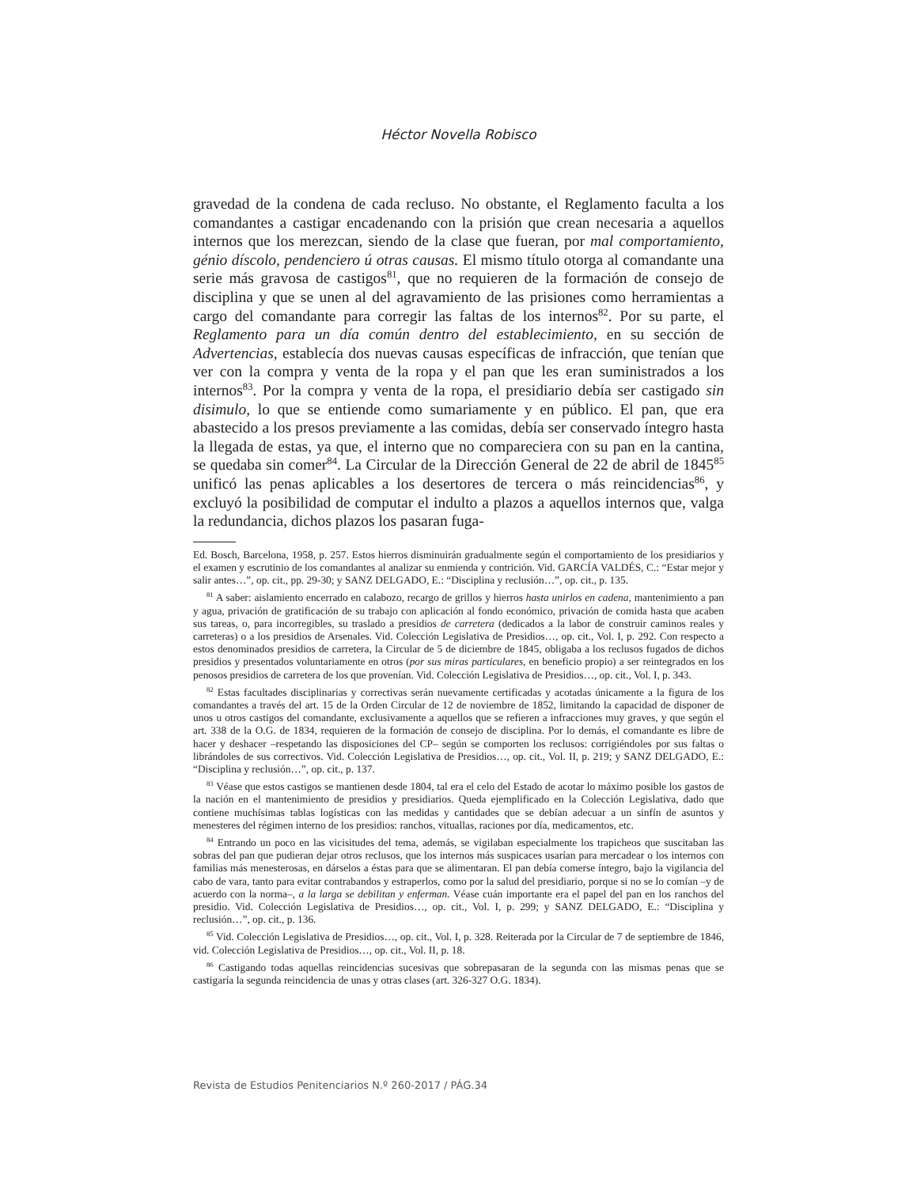Héctor Novella Robisco
gravedad de la condena de cada recluso. No obstante, el Reglamento faculta a los comandantes a castigar encadenando con la prisión que crean necesaria a aquellos internos que los merezcan, siendo de la clase que fueran, por mal comportamiento, génio díscolo, pendenciero ú otras causas. El mismo título otorga al comandante una serie más gravosa de castigos<sup>81</sup>, que no requieren de la formación de consejo de disciplina y que se unen al del agravamiento de las prisiones como herramientas a cargo del comandante para corregir las faltas de los internos<sup>82</sup>. Por su parte, el Reglamento para un día común dentro del establecimiento, en su sección de Advertencias, establecía dos nuevas causas específicas de infracción, que tenían que ver con la compra y venta de la ropa y el pan que les eran suministrados a los internos<sup>83</sup>. Por la compra y venta de la ropa, el presidiario debía ser castigado sin disimulo, lo que se entiende como sumariamente y en público. El pan, que era abastecido a los presos previamente a las comidas, debía ser conservado íntegro hasta la llegada de estas, ya que, el interno que no compareciera con su pan en la cantina, se quedaba sin comer<sup>84</sup>. La Circular de la Dirección General de 22 de abril de 1845<sup>85</sup> unificó las penas aplicables a los desertores de tercera o más reincidencias<sup>86</sup>, y excluyó la posibilidad de computar el indulto a plazos a aquellos internos que, valga la redundancia, dichos plazos los pasaran fuga-
Ed. Bosch, Barcelona, 1958, p. 257. Estos hierros disminuirán gradualmente según el comportamiento de los presidiarios y el examen y escrutinio de los comandantes al analizar su enmienda y contrición. Vid. GARCÍA VALDÉS, C.: “Estar mejor y salir antes…”, op. cit., pp. 29-30; y SANZ DELGADO, E.: “Disciplina y reclusión…”, op. cit., p. 135.
<sup>81</sup> A saber: aislamiento encerrado en calabozo, recargo de grillos y hierros hasta unirlos en cadena, mantenimiento a pan y agua, privación de gratificación de su trabajo con aplicación al fondo económico, privación de comida hasta que acaben sus tareas, o, para incorregibles, su traslado a presidios de carretera (dedicados a la labor de construir caminos reales y carreteras) o a los presidios de Arsenales. Vid. Colección Legislativa de Presidios…, op. cit., Vol. I, p. 292. Con respecto a estos denominados presidios de carretera, la Circular de 5 de diciembre de 1845, obligaba a los reclusos fugados de dichos presidios y presentados voluntariamente en otros (por sus miras particulares, en beneficio propio) a ser reintegrados en los penosos presidios de carretera de los que provenían. Vid. Colección Legislativa de Presidios…, op. cit., Vol. I, p. 343.
<sup>82</sup> Estas facultades disciplinarias y correctivas serán nuevamente certificadas y acotadas únicamente a la figura de los comandantes a través del art. 15 de la Orden Circular de 12 de noviembre de 1852, limitando la capacidad de disponer de unos u otros castigos del comandante, exclusivamente a aquellos que se refieren a infracciones muy graves, y que según el art. 338 de la O.G. de 1834, requieren de la formación de consejo de disciplina. Por lo demás, el comandante es libre de hacer y deshacer –respetando las disposiciones del CP– según se comporten los reclusos: corrigiéndoles por sus faltas o librándoles de sus correctivos. Vid. Colección Legislativa de Presidios…, op. cit., Vol. II, p. 219; y SANZ DELGADO, E.: “Disciplina y reclusión…”, op. cit., p. 137.
<sup>83</sup> Véase que estos castigos se mantienen desde 1804, tal era el celo del Estado de acotar lo máximo posible los gastos de la nación en el mantenimiento de presidios y presidiarios. Queda ejemplificado en la Colección Legislativa, dado que contiene muchísimas tablas logísticas con las medidas y cantidades que se debían adecuar a un sinfín de asuntos y menesteres del régimen interno de los presidios: ranchos, vituallas, raciones por día, medicamentos, etc.
<sup>84</sup> Entrando un poco en las vicisitudes del tema, además, se vigilaban especialmente los trapicheos que suscitaban las sobras del pan que pudieran dejar otros reclusos, que los internos más suspicaces usarían para mercadear o los internos con familias más menesterosas, en dárselos a éstas para que se alimentaran. El pan debía comerse íntegro, bajo la vigilancia del cabo de vara, tanto para evitar contrabandos y estraperlos, como por la salud del presidiario, porque si no se lo comían –y de acuerdo con la norma–, a la larga se debilitan y enferman. Véase cuán importante era el papel del pan en los ranchos del presidio. Vid. Colección Legislativa de Presidios…, op. cit., Vol. I, p. 299; y SANZ DELGADO, E.: “Disciplina y reclusión…”, op. cit., p. 136.
<sup>85</sup> Vid. Colección Legislativa de Presidios…, op. cit., Vol. I, p. 328. Reiterada por la Circular de 7 de septiembre de 1846, vid. Colección Legislativa de Presidios…, op. cit., Vol. II, p. 18.
<sup>86</sup> Castigando todas aquellas reincidencias sucesivas que sobrepasaran de la segunda con las mismas penas que se castigaría la segunda reincidencia de unas y otras clases (art. 326-327 O.G. 1834).
Revista de Estudios Penitenciarios N.º 260-2017 / PÁG.34